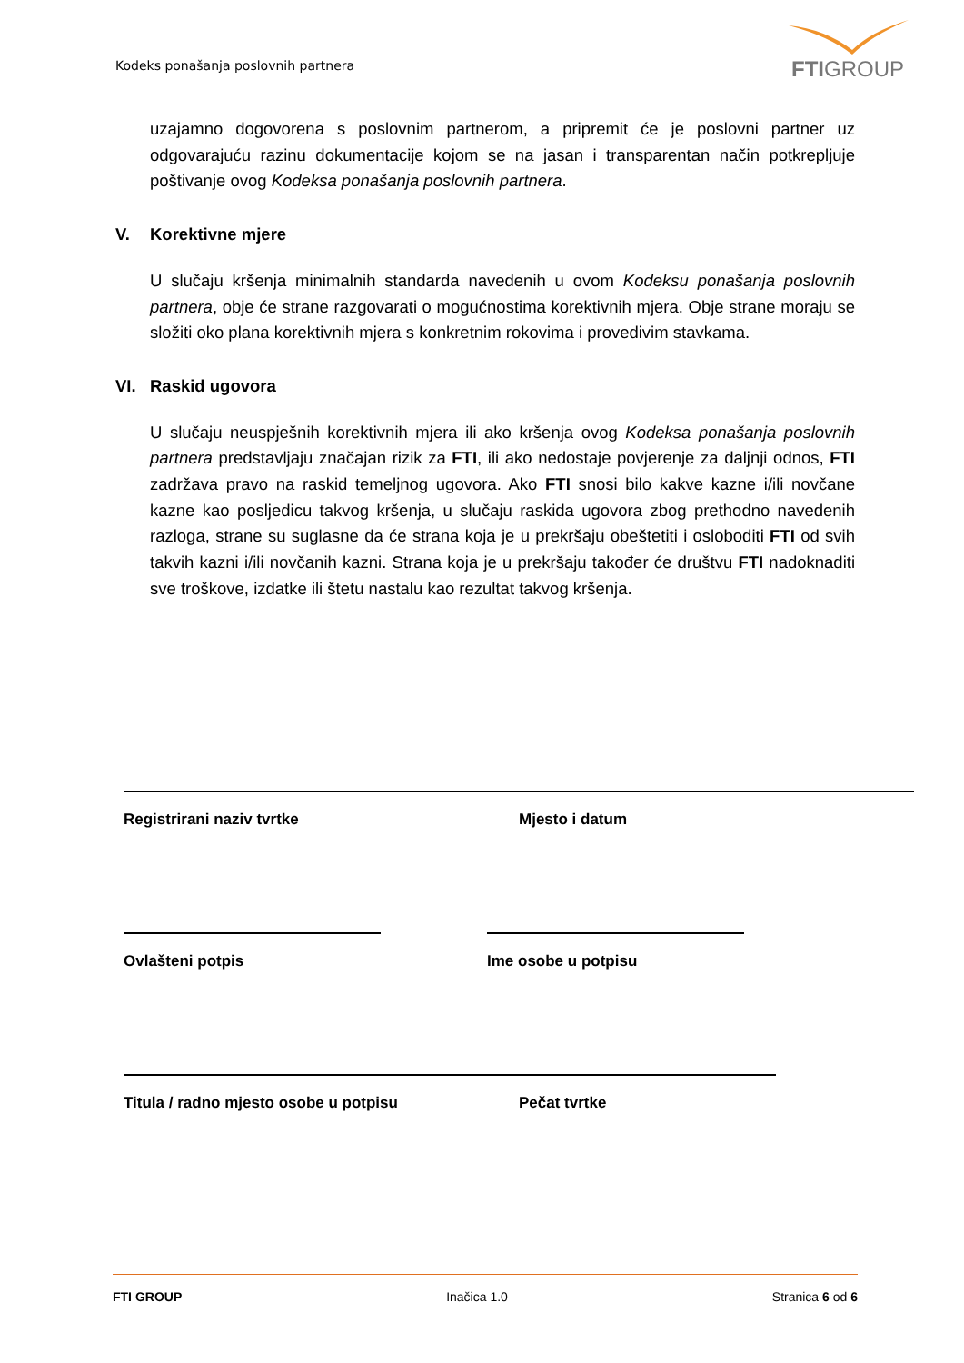Kodeks ponašanja poslovnih partnera
FTIGROUP
uzajamno dogovorena s poslovnim partnerom, a pripremit će je poslovni partner uz odgovarajuću razinu dokumentacije kojom se na jasan i transparentan način potkrepljuje poštivanje ovog Kodeksa ponašanja poslovnih partnera.
V. Korektivne mjere
U slučaju kršenja minimalnih standarda navedenih u ovom Kodeksu ponašanja poslovnih partnera, obje će strane razgovarati o mogućnostima korektivnih mjera. Obje strane moraju se složiti oko plana korektivnih mjera s konkretnim rokovima i provedivim stavkama.
VI. Raskid ugovora
U slučaju neuspješnih korektivnih mjera ili ako kršenja ovog Kodeksa ponašanja poslovnih partnera predstavljaju značajan rizik za FTI, ili ako nedostaje povjerenje za daljnji odnos, FTI zadržava pravo na raskid temeljnog ugovora. Ako FTI snosi bilo kakve kazne i/ili novčane kazne kao posljedicu takvog kršenja, u slučaju raskida ugovora zbog prethodno navedenih razloga, strane su suglasne da će strana koja je u prekršaju obeštetiti i osloboditi FTI od svih takvih kazni i/ili novčanih kazni. Strana koja je u prekršaju također će društvu FTI nadoknaditi sve troškove, izdatke ili štetu nastalu kao rezultat takvog kršenja.
Registrirani naziv tvrtke Mjesto i datum
Ovlašteni potpis Ime osobe u potpisu
Titula / radno mjesto osobe u potpisu Pečat tvrtke
FTI GROUP Inačica 1.0 Stranica 6 od 6